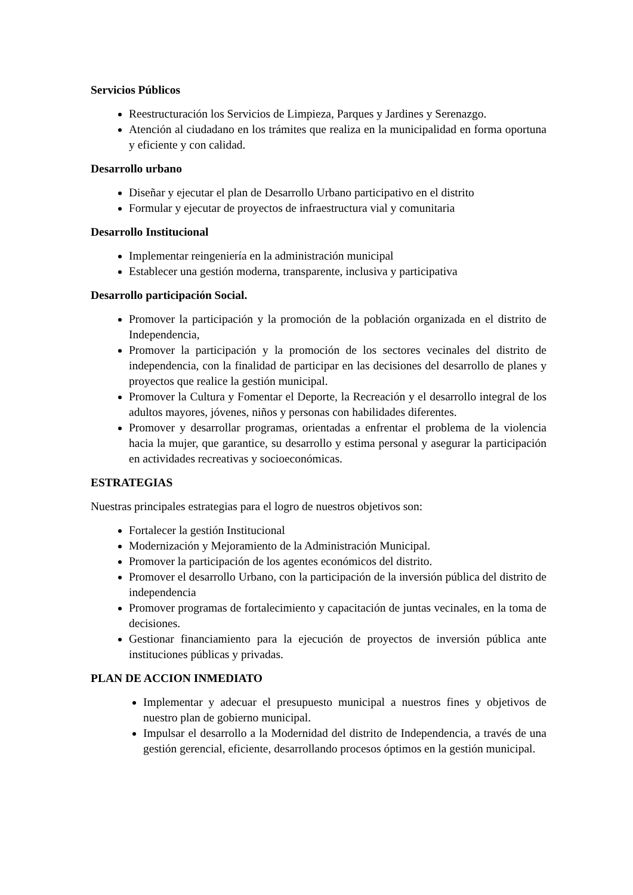Servicios Públicos
Reestructuración los Servicios de Limpieza, Parques y Jardines y Serenazgo.
Atención al ciudadano en los trámites que realiza en la municipalidad en forma oportuna y eficiente y con calidad.
Desarrollo urbano
Diseñar y ejecutar el plan de Desarrollo Urbano participativo en el distrito
Formular y ejecutar de proyectos de infraestructura vial y comunitaria
Desarrollo Institucional
Implementar reingeniería en la administración municipal
Establecer una gestión moderna, transparente, inclusiva y participativa
Desarrollo participación Social.
Promover la participación y la promoción de la población organizada en el distrito de Independencia,
Promover la participación y la promoción de los sectores vecinales del distrito de independencia, con la finalidad de participar en las decisiones del desarrollo de planes y proyectos que realice la gestión municipal.
Promover la Cultura y Fomentar el Deporte, la Recreación y el desarrollo integral de los adultos mayores, jóvenes, niños y personas con habilidades diferentes.
Promover y desarrollar programas, orientadas a enfrentar el problema de la violencia hacia la mujer, que garantice, su desarrollo y estima personal y asegurar la participación en actividades recreativas y socioeconómicas.
ESTRATEGIAS
Nuestras principales estrategias para el logro de nuestros objetivos son:
Fortalecer la gestión Institucional
Modernización y Mejoramiento de la Administración Municipal.
Promover la participación de los agentes económicos del distrito.
Promover el desarrollo Urbano, con la participación de la inversión pública del distrito de independencia
Promover programas de fortalecimiento y capacitación de juntas vecinales, en la toma de decisiones.
Gestionar financiamiento para la ejecución de proyectos de inversión pública ante instituciones públicas y privadas.
PLAN DE ACCION INMEDIATO
Implementar y adecuar el presupuesto municipal a nuestros fines y objetivos de nuestro plan de gobierno municipal.
Impulsar el desarrollo a la Modernidad del distrito de Independencia, a través de una gestión gerencial, eficiente, desarrollando procesos óptimos en la gestión municipal.